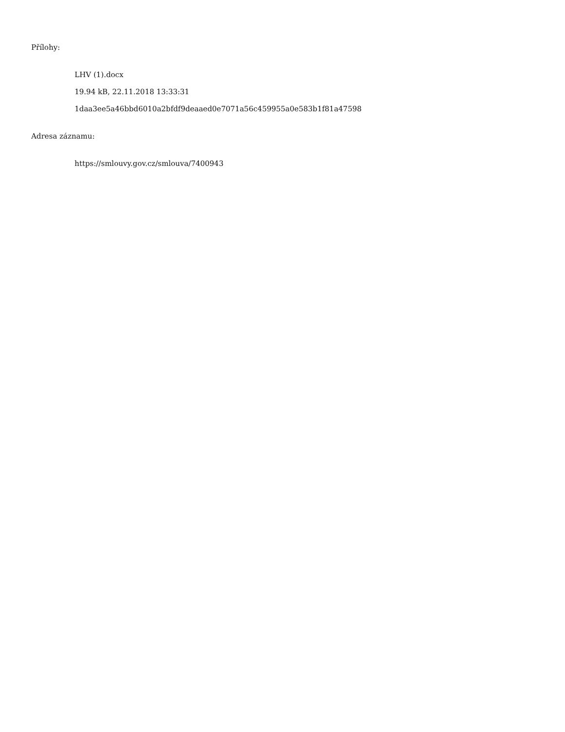Přílohy:
LHV (1).docx
19.94 kB, 22.11.2018 13:33:31
1daa3ee5a46bbd6010a2bfdf9deaaed0e7071a56c459955a0e583b1f81a47598
Adresa záznamu:
https://smlouvy.gov.cz/smlouva/7400943